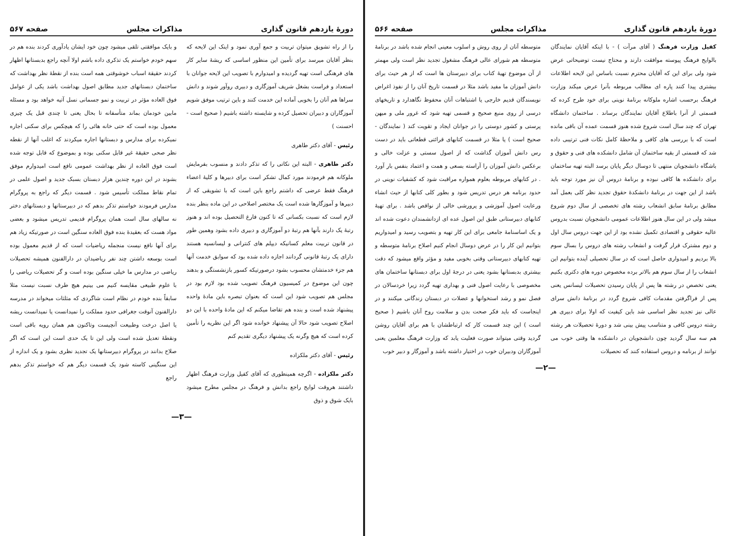دورهٔ یازدهم قانون گذاری مذاکرات مجلس صفحه ۵۶۷
را از راه تشویق میتوان تربیت و جمع آوری نمود و اینک این لایحه که بنظر آقایان میرسد برای تأمین این منظور اساسی که ریشهٔ سایر کار های فرهنگی است تهیه گردیده و امیدوارم با تصویب این لایحه جوانان با استعداد و فراست بشغل شریف آموزگاری و دبیری روآور شوند و دانش سراها هم آنان را بخوبی آماده این خدمت کنند و باین ترتیب موفق شویم آموزگاران و دبیران تحصیل کرده و شایسته داشته باشیم ( صحیح است - احسنت )
رئیس - آقای دکتر طاهری
دکتر طاهری - البته این نکاتی را که تذکر دادند و منسوب بفرمایش ملوکانه هم فرمودند مورد کمال تشکر است برای دبیرها و کلیهٔ اعضاء فرهنگ فقط عرضی که داشتم راجع باین است که با تشویقی که از دبیرها و آموزگارها شده است یک مختصر اصلاحی در این ماده بنظر بنده لازم است که نسبت بکسانی که تا کنون فارغ التحصیل بوده اند و هنوز رتبهٔ یک دارند بآنها هم رتبهٔ دو آموزگاری و دبیری داده بشود وهمین طور در قانون تربیت معلم کسانیکه دیپلم های کنترانی و لیسانسیه هستند دارای یک رتبهٔ قانونی گردانند اجازه داده شده بود که سوابق خدمت آنها هم جزء خدمتشان محسوب بشود درصورتیکه کسور بازنشستگی و بدهند چون این موضوع در کمیسیون فرهنگ تصویب شده بود لازم بود در مجلس هم تصویب شود این است که بعنوان تبصره باین مادهٔ واحده پیشنهاد شده است و بنده هم تقاضا میکنم که این مادهٔ واحده با این دو اصلاح تصویب شود حالا آن پیشنهاد خوانده شود اگر این نظریه را تأمین کرده است که هیچ وگرنه یک پیشنهاد دیگری تقدیم کنم
رئیس - آقای دکتر ملکزاده
دکتر ملکزاده - اگرچه همینطوری که آقای کفیل وزارت فرهنگ اظهار داشتند هروقت لوایح راجع بدانش و فرهنگ در مجلس مطرح میشود بایک شوق و ذوق
و بایک موافقتی تلقی میشود چون خود ایشان یادآوری کردند بنده هم در سهم خودم خواستم یک تذکری داده باشم اولا آنچه راجع بدبستانها اظهار کردند حقیقة اسباب خوشوقتی همه است بنده از نقطهٔ نظر بهداشت که ساختمان دبستانهای جدید مطابق اصول بهداشت باشد یکی از عوامل فوق العاده مؤثر در تربیت و نمو جسمانی نسل آتیه خواهد بود و مسئله مابین خودمان بماند متأسفانه تا بحال یعنی تا چندی قبل یک چیزی معمول بوده است که حتی خانه هائی را که هیچکس برای سکنی اجاره نمیکرده برای مدارس و دبستانها اجاره میکردند که اغلب آنها از نقطه نظر صحی حقیقة غیر قابل سکنی بوده و بموضوع که قابل توجه شده است فوق العاده از نظر بهداشت عمومی نافع است امیدوارم موفق بشوند در این دوره چندین هزار دبستان بسبک جدید و اصول علمی در تمام نقاط مملکت تأسیس شود . قسمت دیگر که راجع به پروگرام مدارس فرمودند خواستم تذکر بدهم که در دبیرستانها و دبستانهای دختر نه سالهای سال است همان پروگرام قدیمی تدریس میشود و بعضی مواد هست که بعقیدهٔ بنده فوق العاده سنگین است در صورتیکه زیاد هم برای آنها نافع نیست منجمله ریاضیات است که از قدیم معمول بوده است بوسعه داشتن چند نفر ریاضیدان در دارالفنون همیشه تحصیلات ریاضی در مدارس ما خیلی سنگین بوده است و گر تحصیلات ریاضی را با علوم طبیعی مقایسه کنیم می بینیم هیچ طرف نسبت نیست مثلا سابقاً بنده خودم در نظام است شاگردی که مثلثات میخواند در مدرسه دارالفنون آنوقت جغرافی حدود مملکت را نمیدانست یا نمیدانست ریشه یا اصل درخت وطبیعت آنچیست وتاکنون هم همان رویه باقی است ونقطهٔ تعدیل شده است ولی این تا یک حدی است این است که اگر صلاح بدانند در پروگرام دبیرستانها یک تجدید نظری بشود و یک اندازه از این سنگینی کاسته شود یک قسمت دیگر هم که خواستم تذکر بدهم راجع
—۳—
دورهٔ یازدهم قانون گذاری مذاکرات مجلس صفحه ۵۶۶
کفیل وزارت فرهنگ ( آقای مرآت ) - با اینکه آقایان نمایندگان بالوایح فرهنگ پیوسته موافقت دارند و محتاج نیست توضیحاتی عرض شود ولی برای این که آقایان محترم نسبت باساس این لایحه اطلاعات بیشتری پیدا کنند پاره ای مطالب مربوطه بآنرا عرض میکند وزارت فرهنگ برحسب اشاره ملوکانه برنامهٔ نوینی برای خود طرح کرده که قسمتی از آنرا باطلاع آقایان نمایندگان برساند . ساختمان دانشگاه تهران که چند سال است شروع شده هنوز قسمت عمده آن باقی مانده است که با بررسی های کافی و ملاحظهٔ کامل نکات فنی ترتیبی داده شد که قسمتی از بقیه ساختمان آن شامل دانشکده های فنی و حقوق و باشگاه دانشجویان منتهی تا دوسال دیگر پایان برسد البته تهیه ساختمان برای دانشکده ها کافی نبوده و برنامهٔ دروس آن نیز مورد توجه باید باشد از این جهت در برنامهٔ دانشکدهٔ حقوق تجدید نظر کلی بعمل آمد مطابق برنامهٔ سابق انشعاب رشته های تخصصی از سال دوم شروع میشد ولی در این سال هنوز اطلاعات عمومی دانشجویان نسبت بدروس عالیه حقوقی و اقتصادی تکمیل نشده بود از این جهت دروس سال اول و دوم مشترک قرار گرفت و انشعاب رشته های دروس را بسال سوم بالا بردیم و امیدواری حاصل است که در سال تحصیلی آینده بتوانیم این انشعاب را از سال سوم هم بالاتر برده مخصوص دوره های دکتری بکنیم یعنی تخصص در رشته ها پس از پایان رسیدن تحصیلات لیسانس یعنی پس از فراگرفتن مقدمات کافی شروع گردد در برنامهٔ دانش سرای عالی نیز تجدید نظر اساسی شد باین کیفیت که اولا برای دبیری هر رشته دروس کافی و متناسب پیش بینی شد و دورهٔ تحصیلات هر رشته هم سه سال گردید چون دانشجویان در دانشکده ها وقتی خوب می توانند از برنامه و دروس استفاده کنند که تحصیلات
متوسطه آنان از روی روش و اسلوب معینی انجام شده باشد در برنامهٔ متوسطه هم شورای عالی فرهنگ مشغول تجدید نظر است ولی مهمتر از آن موضوع تهیهٔ کتاب برای دبیرستان ها است که از هر حیث برای دانش آموزان ما مفید باشد مثلا در قسمت تاریخ آنان را از نفوذ اغراض نویسندگان قدیم خارجی یا اشتباهات آنان محفوظ نگاهدارد و تاریخهای درسی از روی منبع صحیح و قسمی تهیه شود که غرور ملی و میهن پرستی و کشور دوستی را در جوانان ایجاد و تقویت کند ( نمایندگان - صحیح است ) یا مثلا در قسمت کتابهای قرائتی قطعاتی باید در دست رس دانش آموزان گذاشت که از اصول سستی و عزلت خالی و برعکس دانش آموزان را آراسته بسعی و همت و اعتماد بنفس بار آورد . در کتابهای مربوطه بعلوم همواره مراقبت شود که کشفیات نوینی در حدود برنامه هر درس تدریس شود و بطور کلی کتابها از حیث انشاء ورعایت اصول آموزشی و پرورشی خالی از نواقص باشد . برای تهیهٔ کتابهای دبیرستانی طبق این اصول عده ای ازدانشمندان دعوت شده اند و یک اساسنامهٔ جامعی برای این کار تهیه و بتصویب رسید و امیدواریم بتوانیم این کار را در عرض دوسال انجام کنیم اصلاح برنامهٔ متوسطه و تهیه کتابهای دبیرستانی وقتی بخوبی مفید و مؤثر واقع میشود که دقت بیشتری بدبستانها بشود یعنی در درجهٔ اول برای دبستانها ساختمان های مخصوصی با رعایت اصول فنی و بهداری تهیه گردد زیرا خردسالان در فصل نمو و رشد استخوانها و عضلات در دبستان زندگانی میکنند و در اینجاست که باید فکر صحت بدن و سلامت روح آنان باشیم ( صحیح است ) این چند قسمت کار که ارتباطشان با هم برای آقایان روشن گردید وقتی میتواند صورت فعلیت یابد که وزارت فرهنگ معلمین یعنی آموزگاران ودبیران خوب در اختیار داشته باشد و آموزگار و دبیر خوب
—۲—